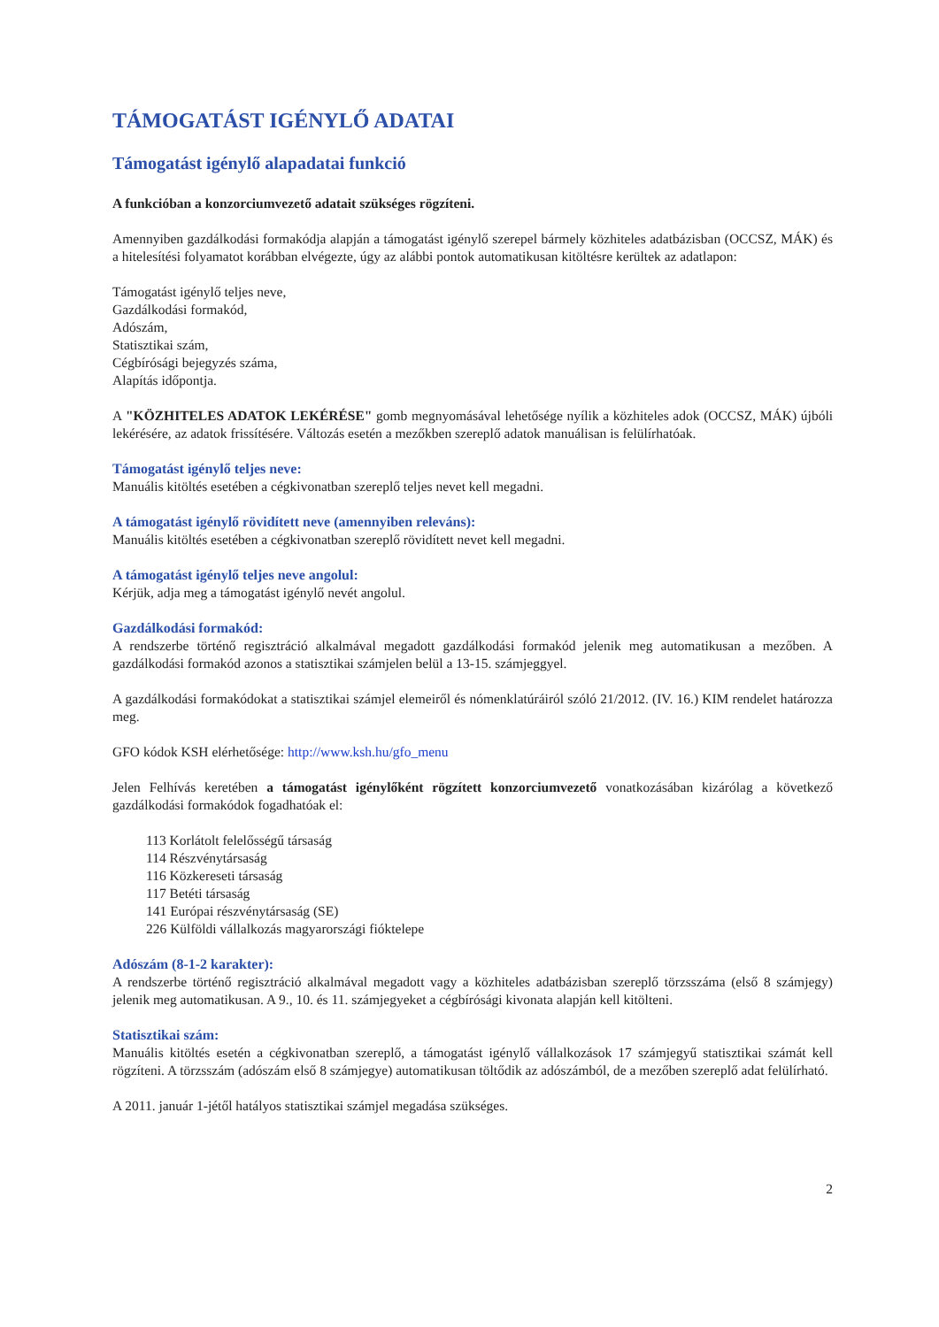TÁMOGATÁST IGÉNYLŐ ADATAI
Támogatást igénylő alapadatai funkció
A funkcióban a konzorciumvezető adatait szükséges rögzíteni.
Amennyiben gazdálkodási formakódja alapján a támogatást igénylő szerepel bármely közhiteles adatbázisban (OCCSZ, MÁK) és a hitelesítési folyamatot korábban elvégezte, úgy az alábbi pontok automatikusan kitöltésre kerültek az adatlapon:
Támogatást igénylő teljes neve,
Gazdálkodási formakód,
Adószám,
Statisztikai szám,
Cégbírósági bejegyzés száma,
Alapítás időpontja.
A "KÖZHITELES ADATOK LEKÉRÉSE" gomb megnyomásával lehetősége nyílik a közhiteles adok (OCCSZ, MÁK) újbóli lekérésére, az adatok frissítésére. Változás esetén a mezőkben szereplő adatok manuálisan is felülírhatóak.
Támogatást igénylő teljes neve:
Manuális kitöltés esetében a cégkivonatban szereplő teljes nevet kell megadni.
A támogatást igénylő rövidített neve (amennyiben releváns):
Manuális kitöltés esetében a cégkivonatban szereplő rövidített nevet kell megadni.
A támogatást igénylő teljes neve angolul:
Kérjük, adja meg a támogatást igénylő nevét angolul.
Gazdálkodási formakód:
A rendszerbe történő regisztráció alkalmával megadott gazdálkodási formakód jelenik meg automatikusan a mezőben. A gazdálkodási formakód azonos a statisztikai számjelen belül a 13-15. számjeggyel.
A gazdálkodási formakódokat a statisztikai számjel elemeiről és nómenklatúráiról szóló 21/2012. (IV. 16.) KIM rendelet határozza meg.
GFO kódok KSH elérhetősége: http://www.ksh.hu/gfo_menu
Jelen Felhívás keretében a támogatást igénylőként rögzített konzorciumvezető vonatkozásában kizárólag a következő gazdálkodási formakódok fogadhatóak el:
113 Korlátolt felelősségű társaság
114 Részvénytársaság
116 Közkereseti társaság
117 Betéti társaság
141 Európai részvénytársaság (SE)
226 Külföldi vállalkozás magyarországi fióktelepe
Adószám (8-1-2 karakter):
A rendszerbe történő regisztráció alkalmával megadott vagy a közhiteles adatbázisban szereplő törzsszáma (első 8 számjegy) jelenik meg automatikusan. A 9., 10. és 11. számjegyeket a cégbírósági kivonata alapján kell kitölteni.
Statisztikai szám:
Manuális kitöltés esetén a cégkivonatban szereplő, a támogatást igénylő vállalkozások 17 számjegyű statisztikai számát kell rögzíteni. A törzsszám (adószám első 8 számjegye) automatikusan töltődik az adószámból, de a mezőben szereplő adat felülírható.
A 2011. január 1-jétől hatályos statisztikai számjel megadása szükséges.
2